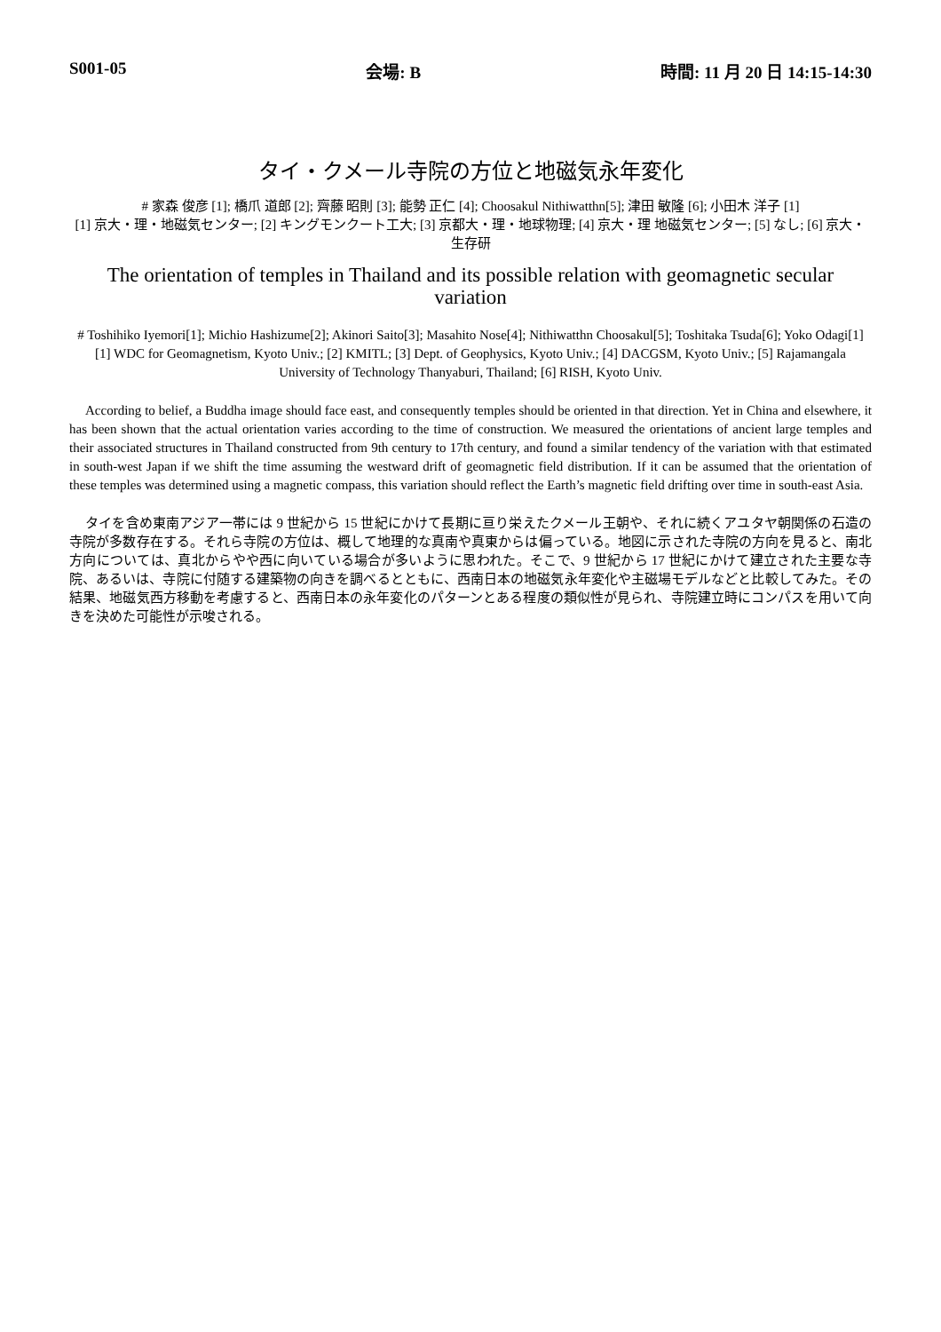S001-05 会場: B 時間: 11 月 20 日 14:15-14:30
タイ・クメール寺院の方位と地磁気永年変化
# 家森 俊彦 [1]; 橋爪 道郎 [2]; 齊藤 昭則 [3]; 能勢 正仁 [4]; Choosakul Nithiwatthn[5]; 津田 敏隆 [6]; 小田木 洋子 [1]
[1] 京大・理・地磁気センター; [2] キングモンクート工大; [3] 京都大・理・地球物理; [4] 京大・理 地磁気センター; [5] なし; [6] 京大・生存研
The orientation of temples in Thailand and its possible relation with geomagnetic secular variation
# Toshihiko Iyemori[1]; Michio Hashizume[2]; Akinori Saito[3]; Masahito Nose[4]; Nithiwatthn Choosakul[5]; Toshitaka Tsuda[6]; Yoko Odagi[1]
[1] WDC for Geomagnetism, Kyoto Univ.; [2] KMITL; [3] Dept. of Geophysics, Kyoto Univ.; [4] DACGSM, Kyoto Univ.; [5] Rajamangala University of Technology Thanyaburi, Thailand; [6] RISH, Kyoto Univ.
According to belief, a Buddha image should face east, and consequently temples should be oriented in that direction. Yet in China and elsewhere, it has been shown that the actual orientation varies according to the time of construction. We measured the orientations of ancient large temples and their associated structures in Thailand constructed from 9th century to 17th century, and found a similar tendency of the variation with that estimated in south-west Japan if we shift the time assuming the westward drift of geomagnetic field distribution. If it can be assumed that the orientation of these temples was determined using a magnetic compass, this variation should reflect the Earth’s magnetic field drifting over time in south-east Asia.
タイを含め東南アジア一帯には 9 世紀から 15 世紀にかけて長期に亘り栄えたクメール王朝や、それに続くアユタヤ朝関係の石造の寺院が多数存在する。それら寺院の方位は、概して地理的な真南や真東からは偏っている。地図に示された寺院の方向を見ると、南北方向については、真北からやや西に向いている場合が多いように思われた。そこで、9 世紀から 17 世紀にかけて建立された主要な寺院、あるいは、寺院に付随する建築物の向きを調べるとともに、西南日本の地磁気永年変化や主磁場モデルなどと比較してみた。その結果、地磁気西方移動を考慮すると、西南日本の永年変化のパターンとある程度の類似性が見られ、寺院建立時にコンパスを用いて向きを決めた可能性が示唆される。